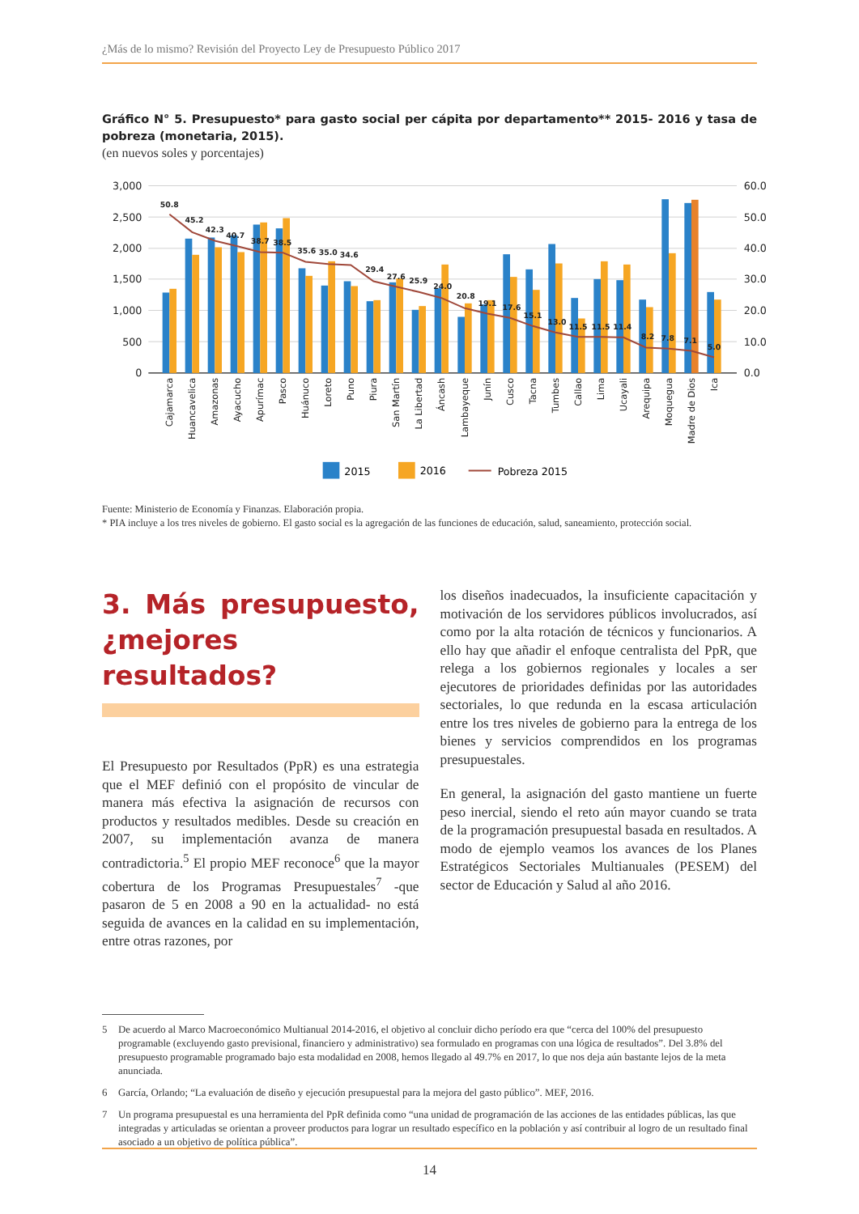¿Más de lo mismo? Revisión del Proyecto Ley de Presupuesto Público 2017
Gráfico N° 5. Presupuesto* para gasto social per cápita por departamento** 2015- 2016 y tasa de pobreza (monetaria, 2015).
(en nuevos soles y porcentajes)
3,000
2,500
2,000
1,500
1,000
500
0
60.0
50.0
40.0
30.0
20.0
10.0
0.0
50.8
45.2
42.3
40.7
38.7
38.5
35.6
35.0
34.6
29.4
27.6
25.9
24.0
20.8
19.1
17.6
15.1
13.0
11.5
11.5
11.4
8.2
7.8
7.1
5.0
Cajamarca
Huancavelica
Amazonas
Ayacucho
Apurímac
Pasco
Huánuco
Loreto
Puno
Piura
San Martín
La Libertad
Áncash
Lambayeque
Junín
Cusco
Tacna
Tumbes
Callao
Lima
Ucayali
Arequipa
Moquegua
Madre de Dios
Ica
2015
2016
Pobreza 2015
Fuente: Ministerio de Economía y Finanzas. Elaboración propia.
* PIA incluye a los tres niveles de gobierno. El gasto social es la agregación de las funciones de educación, salud, saneamiento, protección social.
3. Más presupuesto, ¿mejores resultados?
El Presupuesto por Resultados (PpR) es una estrategia que el MEF definió con el propósito de vincular de manera más efectiva la asignación de recursos con productos y resultados medibles. Desde su creación en 2007, su implementación avanza de manera contradictoria.<sup>5</sup> El propio MEF reconoce<sup>6</sup> que la mayor cobertura de los Programas Presupuestales<sup>7</sup> -que pasaron de 5 en 2008 a 90 en la actualidad- no está seguida de avances en la calidad en su implementación, entre otras razones, por
los diseños inadecuados, la insuficiente capacitación y motivación de los servidores públicos involucrados, así como por la alta rotación de técnicos y funcionarios. A ello hay que añadir el enfoque centralista del PpR, que relega a los gobiernos regionales y locales a ser ejecutores de prioridades definidas por las autoridades sectoriales, lo que redunda en la escasa articulación entre los tres niveles de gobierno para la entrega de los bienes y servicios comprendidos en los programas presupuestales.
En general, la asignación del gasto mantiene un fuerte peso inercial, siendo el reto aún mayor cuando se trata de la programación presupuestal basada en resultados. A modo de ejemplo veamos los avances de los Planes Estratégicos Sectoriales Multianuales (PESEM) del sector de Educación y Salud al año 2016.
5 De acuerdo al Marco Macroeconómico Multianual 2014-2016, el objetivo al concluir dicho período era que “cerca del 100% del presupuesto programable (excluyendo gasto previsional, financiero y administrativo) sea formulado en programas con una lógica de resultados”. Del 3.8% del presupuesto programable programado bajo esta modalidad en 2008, hemos llegado al 49.7% en 2017, lo que nos deja aún bastante lejos de la meta anunciada.
6 García, Orlando; “La evaluación de diseño y ejecución presupuestal para la mejora del gasto público”. MEF, 2016.
7 Un programa presupuestal es una herramienta del PpR definida como “una unidad de programación de las acciones de las entidades públicas, las que integradas y articuladas se orientan a proveer productos para lograr un resultado específico en la población y así contribuir al logro de un resultado final asociado a un objetivo de política pública”.
14